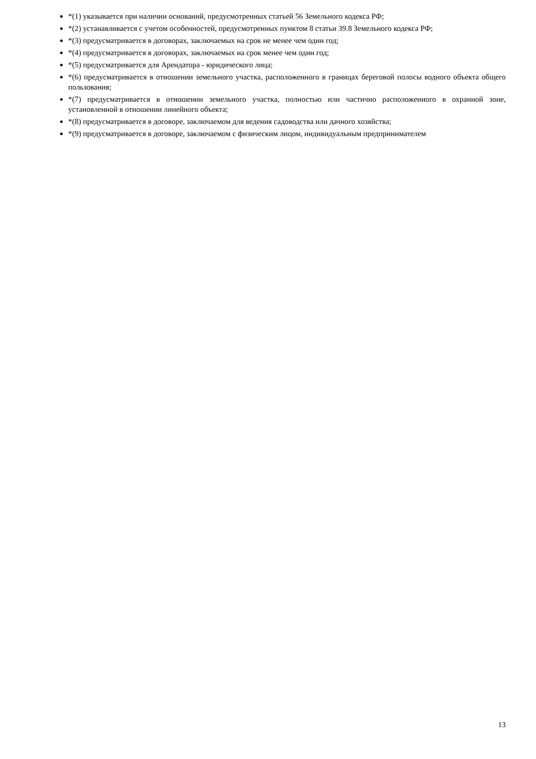*(1) указывается при наличии оснований, предусмотренных статьей 56 Земельного кодекса РФ;
*(2) устанавливается с учетом особенностей, предусмотренных пунктом 8 статьи 39.8 Земельного кодекса РФ;
*(3) предусматривается в договорах, заключаемых на срок не менее чем один год;
*(4) предусматривается в договорах, заключаемых на срок менее чем один год;
*(5) предусматривается для Арендатора - юридического лица;
*(6) предусматривается в отношении земельного участка, расположенного в границах береговой полосы водного объекта общего пользования;
*(7) предусматривается в отношении земельного участка, полностью или частично расположенного в охранной зоне, установленной в отношении линейного объекта;
*(8) предусматривается в договоре, заключаемом для ведения садоводства или дачного хозяйства;
*(9) предусматривается в договоре, заключаемом с физическим лицом, индивидуальным предпринимателем
13